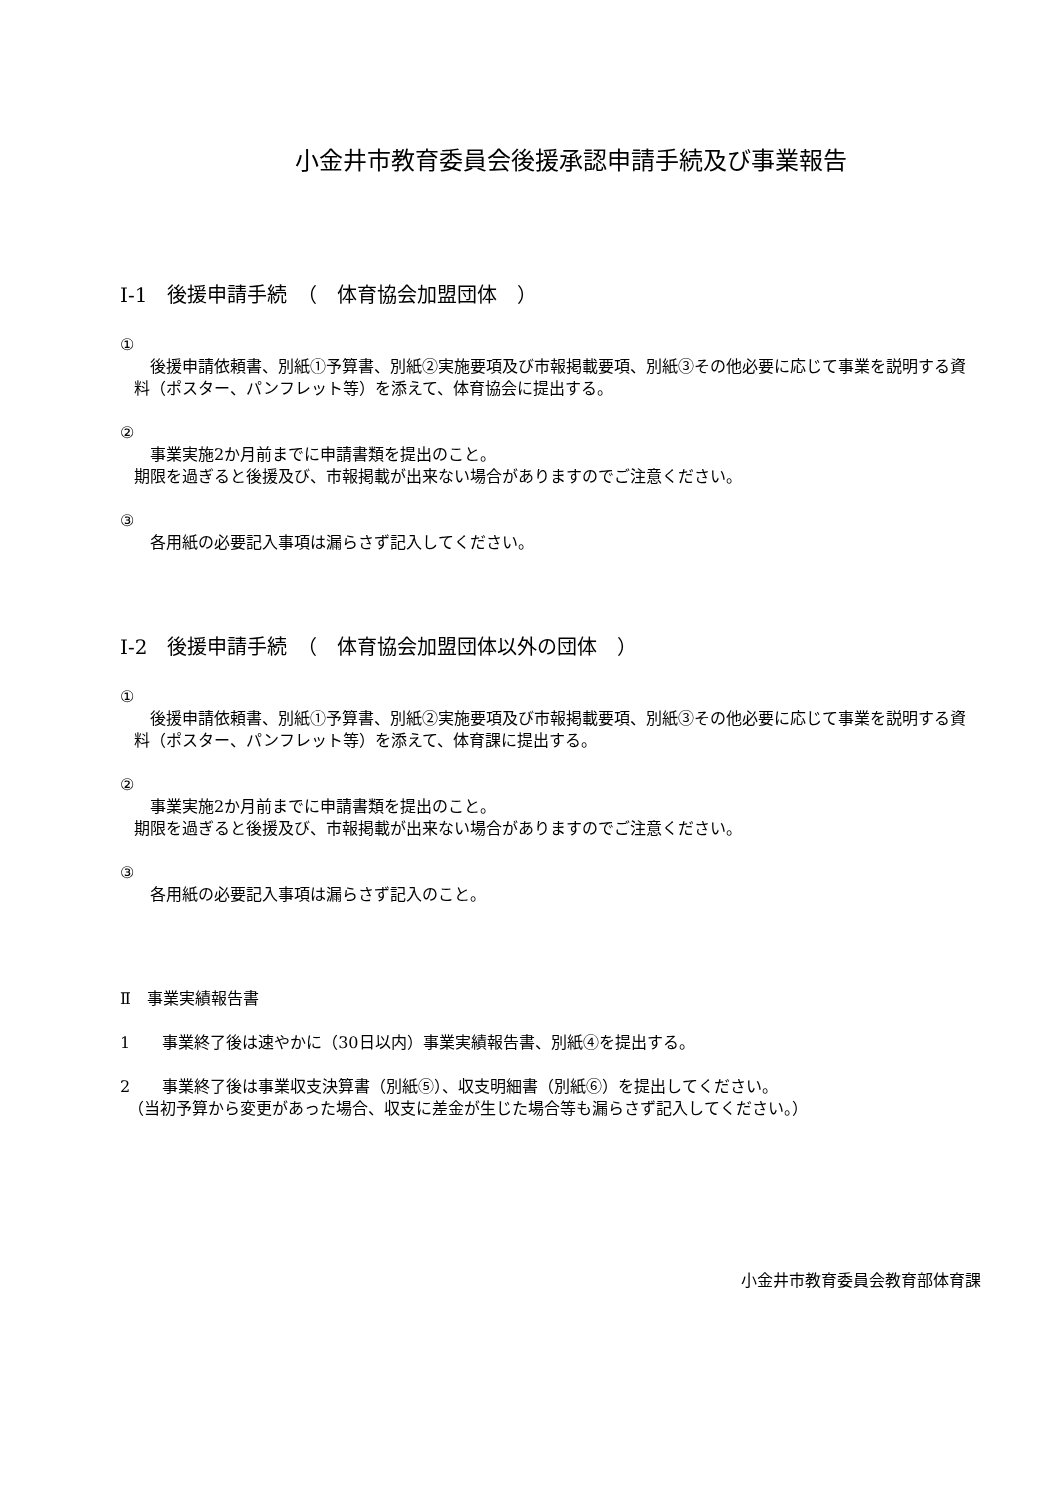小金井市教育委員会後援承認申請手続及び事業報告
Ⅰ-1　後援申請手続　（　体育協会加盟団体　）
①
　後援申請依頼書、別紙①予算書、別紙②実施要項及び市報掲載要項、別紙③その他必要に応じて事業を説明する資料（ポスター、パンフレット等）を添えて、体育協会に提出する。
②
　事業実施2か月前までに申請書類を提出のこと。
期限を過ぎると後援及び、市報掲載が出来ない場合がありますのでご注意ください。
③
　各用紙の必要記入事項は漏らさず記入してください。
Ⅰ-2　後援申請手続　（　体育協会加盟団体以外の団体　）
①
　後援申請依頼書、別紙①予算書、別紙②実施要項及び市報掲載要項、別紙③その他必要に応じて事業を説明する資料（ポスター、パンフレット等）を添えて、体育課に提出する。
②
　事業実施2か月前までに申請書類を提出のこと。
期限を過ぎると後援及び、市報掲載が出来ない場合がありますのでご注意ください。
③
　各用紙の必要記入事項は漏らさず記入のこと。
Ⅱ　事業実績報告書
1　　事業終了後は速やかに（30日以内）事業実績報告書、別紙④を提出する。
2　　事業終了後は事業収支決算書（別紙⑤）、収支明細書（別紙⑥）を提出してください。
　（当初予算から変更があった場合、収支に差金が生じた場合等も漏らさず記入してください。）
小金井市教育委員会教育部体育課